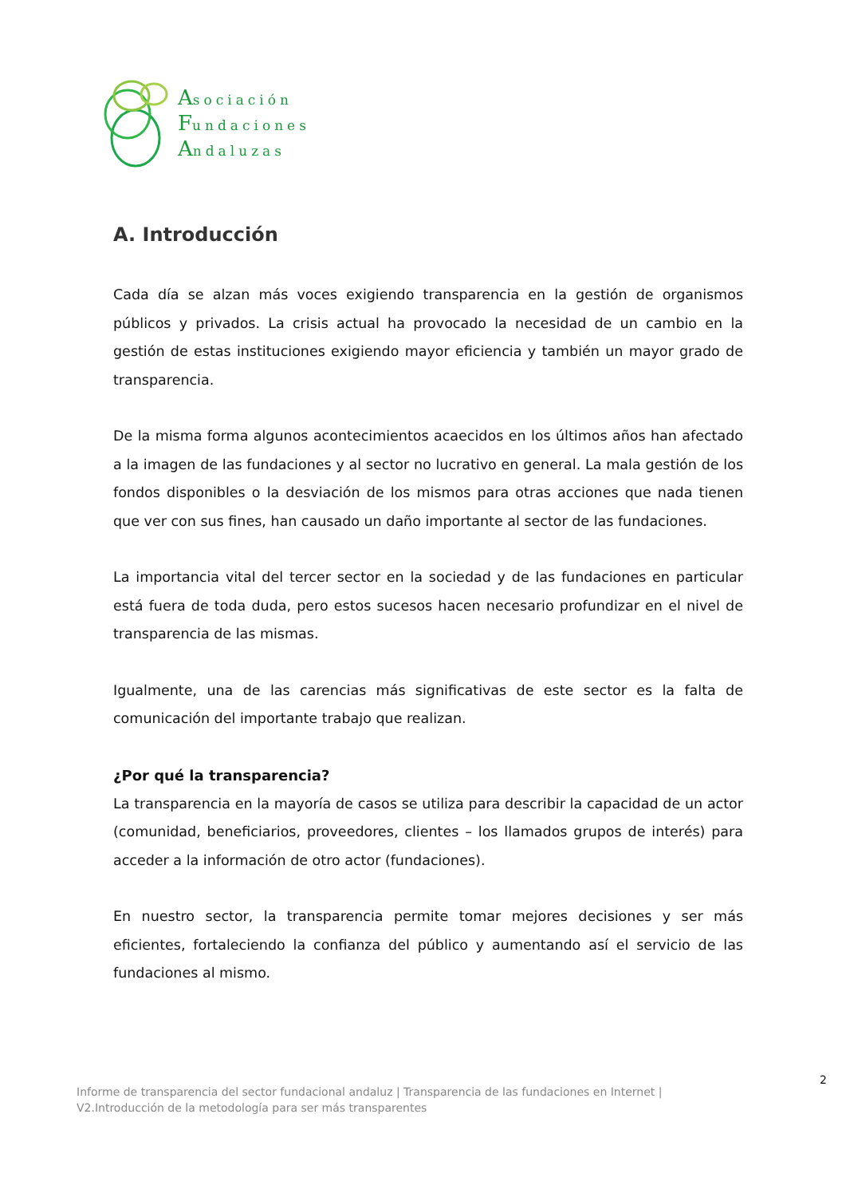Asociación
Fundaciones
Andaluzas
A. Introducción
Cada día se alzan más voces exigiendo transparencia en la gestión de organismos públicos y privados. La crisis actual ha provocado la necesidad de un cambio en la gestión de estas instituciones exigiendo mayor eficiencia y también un mayor grado de transparencia.
De la misma forma algunos acontecimientos acaecidos en los últimos años han afectado a la imagen de las fundaciones y al sector no lucrativo en general. La mala gestión de los fondos disponibles o la desviación de los mismos para otras acciones que nada tienen que ver con sus fines, han causado un daño importante al sector de las fundaciones.
La importancia vital del tercer sector en la sociedad y de las fundaciones en particular está fuera de toda duda, pero estos sucesos hacen necesario profundizar en el nivel de transparencia de las mismas.
Igualmente, una de las carencias más significativas de este sector es la falta de comunicación del importante trabajo que realizan.
¿Por qué la transparencia?
La transparencia en la mayoría de casos se utiliza para describir la capacidad de un actor (comunidad, beneficiarios, proveedores, clientes – los llamados grupos de interés) para acceder a la información de otro actor (fundaciones).
En nuestro sector, la transparencia permite tomar mejores decisiones y ser más eficientes, fortaleciendo la confianza del público y aumentando así el servicio de las fundaciones al mismo.
2
Informe de transparencia del sector fundacional andaluz | Transparencia de las fundaciones en Internet |
V2.Introducción de la metodología para ser más transparentes